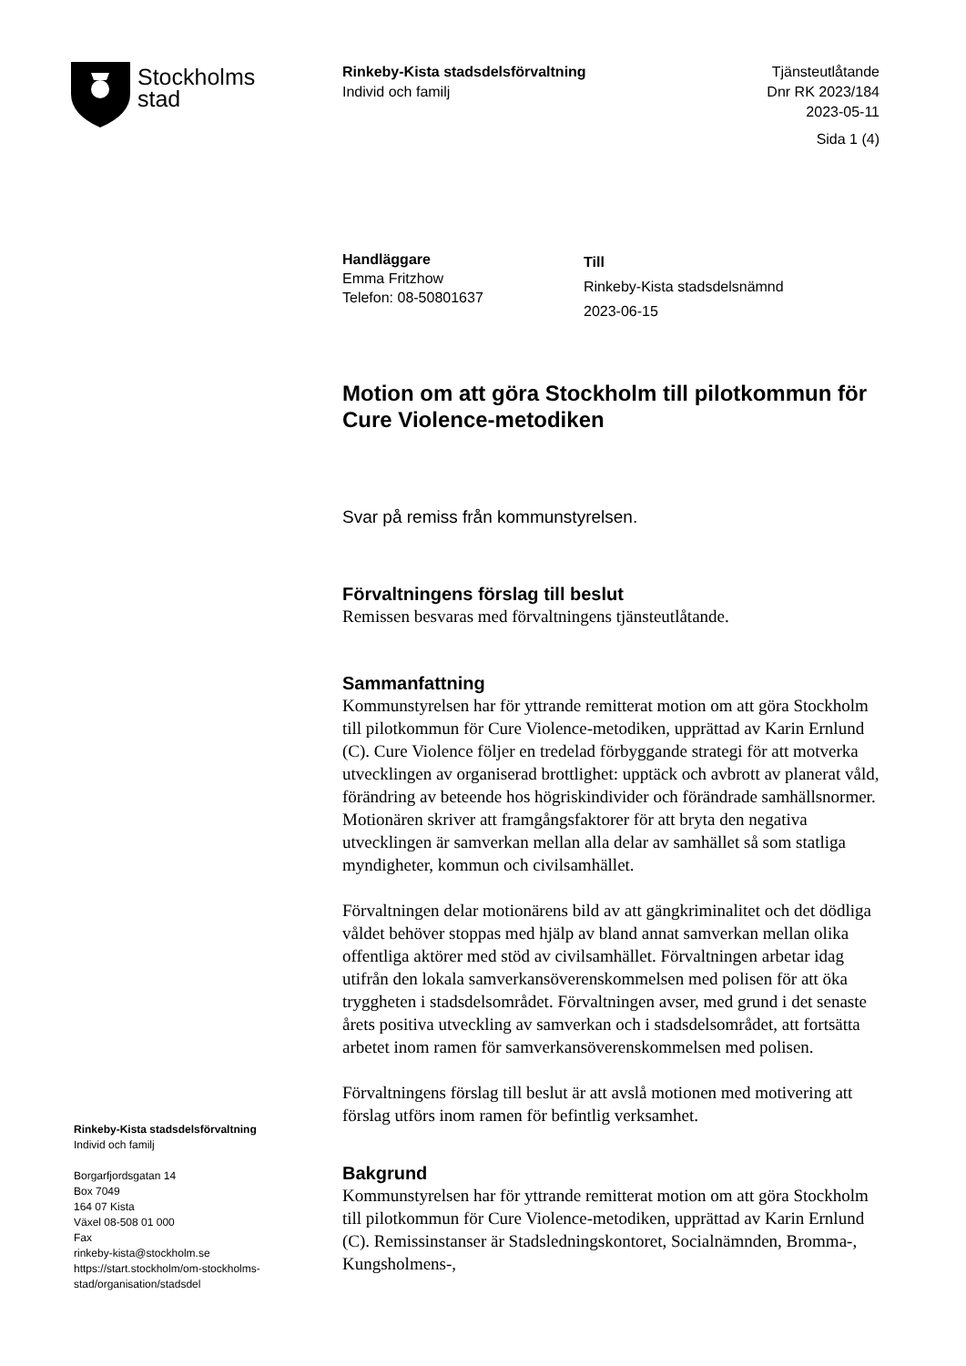Stockholms
stad
Rinkeby-Kista stadsdelsförvaltning
Individ och familj
Tjänsteutlåtande
Dnr RK 2023/184
2023-05-11
Sida 1 (4)
Handläggare
Emma Fritzhow
Telefon: 08-50801637
Till
Rinkeby-Kista stadsdelsnämnd
2023-06-15
Motion om att göra Stockholm till pilotkommun för Cure Violence-metodiken
Svar på remiss från kommunstyrelsen.
Förvaltningens förslag till beslut
Remissen besvaras med förvaltningens tjänsteutlåtande.
Sammanfattning
Kommunstyrelsen har för yttrande remitterat motion om att göra Stockholm till pilotkommun för Cure Violence-metodiken, upprättad av Karin Ernlund (C). Cure Violence följer en tredelad förbyggande strategi för att motverka utvecklingen av organiserad brottlighet: upptäck och avbrott av planerat våld, förändring av beteende hos högriskindivider och förändrade samhällsnormer. Motionären skriver att framgångsfaktorer för att bryta den negativa utvecklingen är samverkan mellan alla delar av samhället så som statliga myndigheter, kommun och civilsamhället.
Förvaltningen delar motionärens bild av att gängkriminalitet och det dödliga våldet behöver stoppas med hjälp av bland annat samverkan mellan olika offentliga aktörer med stöd av civilsamhället. Förvaltningen arbetar idag utifrån den lokala samverkansöverenskommelsen med polisen för att öka tryggheten i stadsdelsområdet. Förvaltningen avser, med grund i det senaste årets positiva utveckling av samverkan och i stadsdelsområdet, att fortsätta arbetet inom ramen för samverkansöverenskommelsen med polisen.
Förvaltningens förslag till beslut är att avslå motionen med motivering att förslag utförs inom ramen för befintlig verksamhet.
Bakgrund
Kommunstyrelsen har för yttrande remitterat motion om att göra Stockholm till pilotkommun för Cure Violence-metodiken, upprättad av Karin Ernlund (C). Remissinstanser är Stadsledningskontoret, Socialnämnden, Bromma-, Kungsholmens-,
Rinkeby-Kista stadsdelsförvaltning
Individ och familj
Borgarfjordsgatan 14
Box 7049
164 07 Kista
Växel 08-508 01 000
Fax
rinkeby-kista@stockholm.se
https://start.stockholm/om-stockholms-
stad/organisation/stadsdel